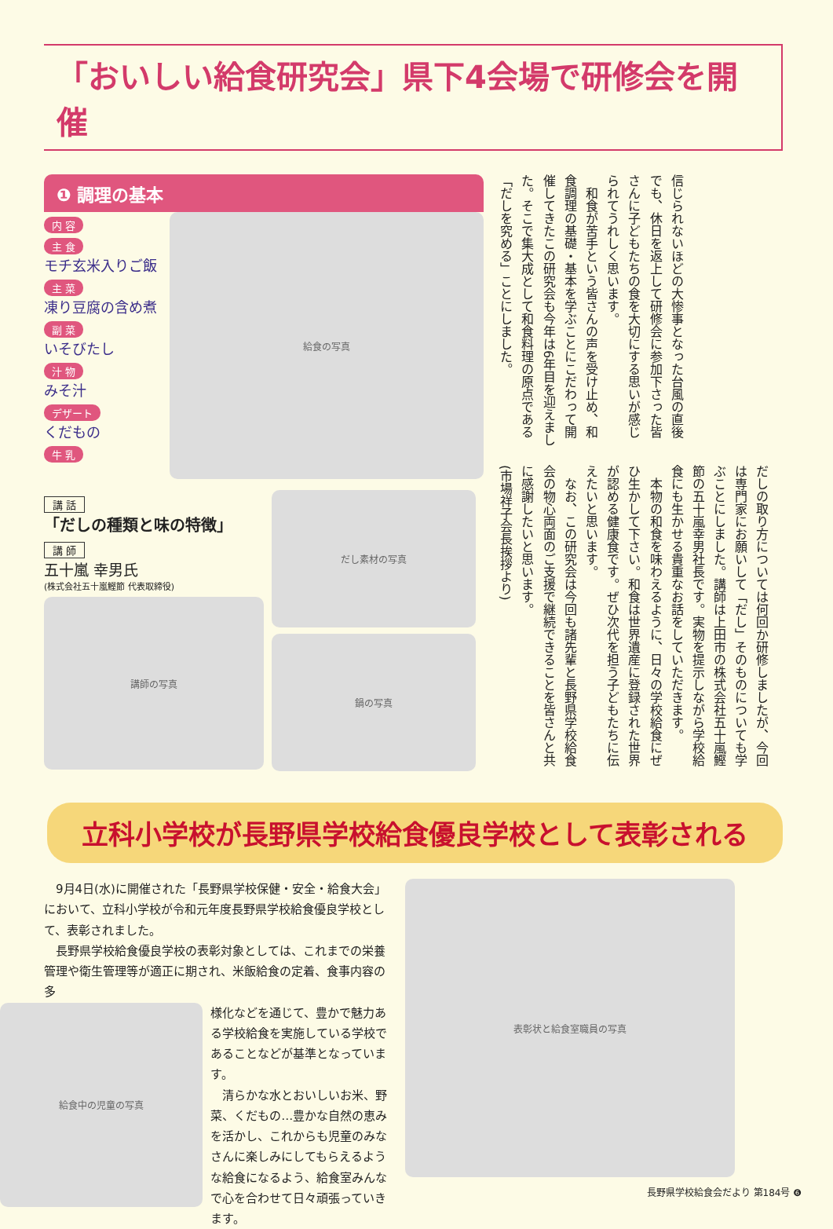「おいしい給食研究会」県下4会場で研修会を開催
❶ 調理の基本
内 容
主 食
モチ玄米入りご飯
主 菜
凍り豆腐の含め煮
副 菜
いそびたし
汁 物
みそ汁
デザート
くだもの
牛 乳
給食の写真
講 話
「だしの種類と味の特徴」
講 師
五十嵐 幸男氏
(株式会社五十嵐鰹節 代表取締役)
講師の写真
だし素材の写真
鍋の写真
信じられないほどの大惨事となった台風の直後でも、休日を返上して研修会に参加下さった皆さんに子どもたちの食を大切にする思いが感じられてうれしく思います。
　和食が苦手という皆さんの声を受け止め、和食調理の基礎・基本を学ぶことにこだわって開催してきたこの研究会も今年は6年目を迎えました。そこで集大成として和食料理の原点である「だしを究める」ことにしました。
だしの取り方については何回か研修しましたが、今回は専門家にお願いして「だし」そのものについても学ぶことにしました。講師は上田市の株式会社五十嵐鰹節の五十嵐幸男社長です。実物を提示しながら学校給食にも生かせる貴重なお話をしていただきます。
　本物の和食を味わえるように、日々の学校給食にぜひ生かして下さい。和食は世界遺産に登録された世界が認める健康食です。ぜひ次代を担う子どもたちに伝えたいと思います。
　なお、この研究会は今回も諸先輩と長野県学校給食会の物心両面のご支援で継続できることを皆さんと共に感謝したいと思います。
(市場祥子会長挨拶より)
立科小学校が長野県学校給食優良学校として表彰される
　9月4日(水)に開催された「長野県学校保健・安全・給食大会」において、立科小学校が令和元年度長野県学校給食優良学校として、表彰されました。
　長野県学校給食優良学校の表彰対象としては、これまでの栄養管理や衛生管理等が適正に期され、米飯給食の定着、食事内容の多
給食中の児童の写真
様化などを通じて、豊かで魅力ある学校給食を実施している学校であることなどが基準となっています。
　清らかな水とおいしいお米、野菜、くだもの…豊かな自然の恵みを活かし、これからも児童のみなさんに楽しみにしてもらえるような給食になるよう、給食室みんなで心を合わせて日々頑張っていきます。
表彰状と給食室職員の写真
長野県学校給食会だより 第184号 ❻